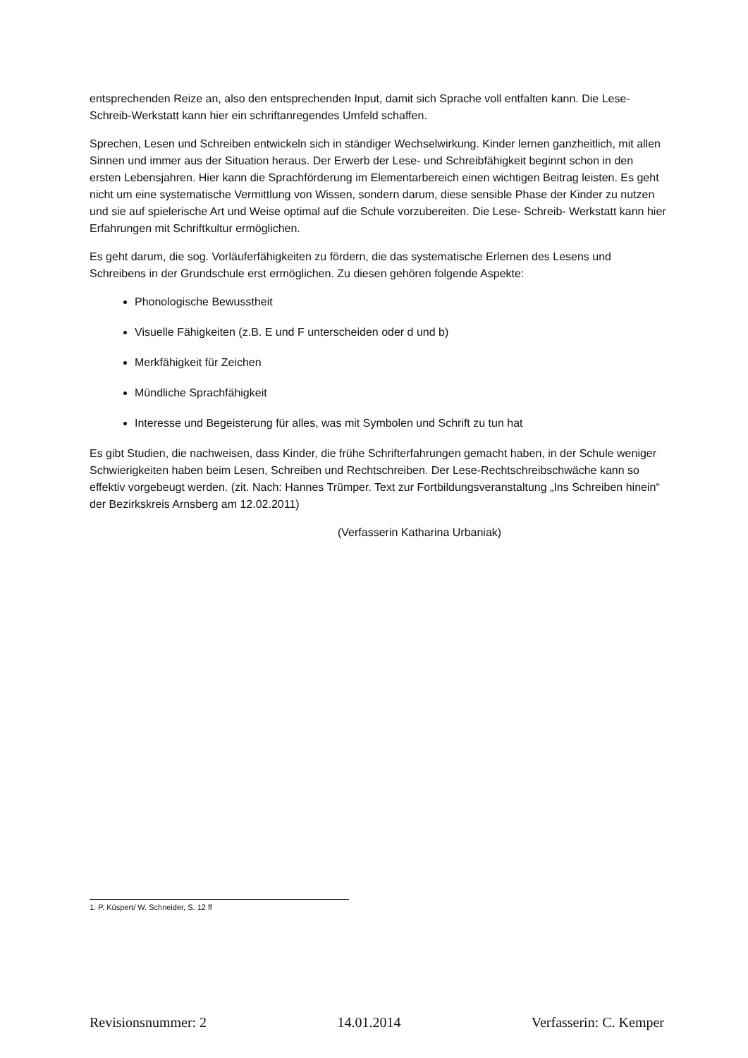entsprechenden Reize an, also den entsprechenden Input, damit sich Sprache voll entfalten kann. Die Lese-Schreib-Werkstatt kann hier ein schriftanregendes Umfeld schaffen.
Sprechen, Lesen und Schreiben entwickeln sich in ständiger Wechselwirkung. Kinder lernen ganzheitlich, mit allen Sinnen und immer aus der Situation heraus. Der Erwerb der Lese- und Schreibfähigkeit beginnt schon in den ersten Lebensjahren. Hier kann die Sprachförderung im Elementarbereich einen wichtigen Beitrag leisten. Es geht nicht um eine systematische Vermittlung von Wissen, sondern darum, diese sensible Phase der Kinder zu nutzen und sie auf spielerische Art und Weise optimal auf die Schule vorzubereiten. Die Lese- Schreib- Werkstatt kann hier Erfahrungen mit Schriftkultur ermöglichen.
Es geht darum, die sog. Vorläuferfähigkeiten zu fördern, die das systematische Erlernen des Lesens und Schreibens in der Grundschule erst ermöglichen. Zu diesen gehören folgende Aspekte:
Phonologische Bewusstheit
Visuelle Fähigkeiten (z.B. E und F unterscheiden oder d und b)
Merkfähigkeit für Zeichen
Mündliche Sprachfähigkeit
Interesse und Begeisterung für alles, was mit Symbolen und Schrift zu tun hat
Es gibt Studien, die nachweisen, dass Kinder, die frühe Schrifterfahrungen gemacht haben, in der Schule weniger Schwierigkeiten haben beim Lesen, Schreiben und Rechtschreiben. Der Lese-Rechtschreibschwäche kann so effektiv vorgebeugt werden. (zit. Nach: Hannes Trümper. Text zur Fortbildungsveranstaltung „Ins Schreiben hinein“ der Bezirkskreis Arnsberg am 12.02.2011)
(Verfasserin Katharina Urbaniak)
1. P. Küspert/ W. Schneider, S. 12 ff
Revisionsnummer: 2 14.01.2014 Verfasserin: C. Kemper